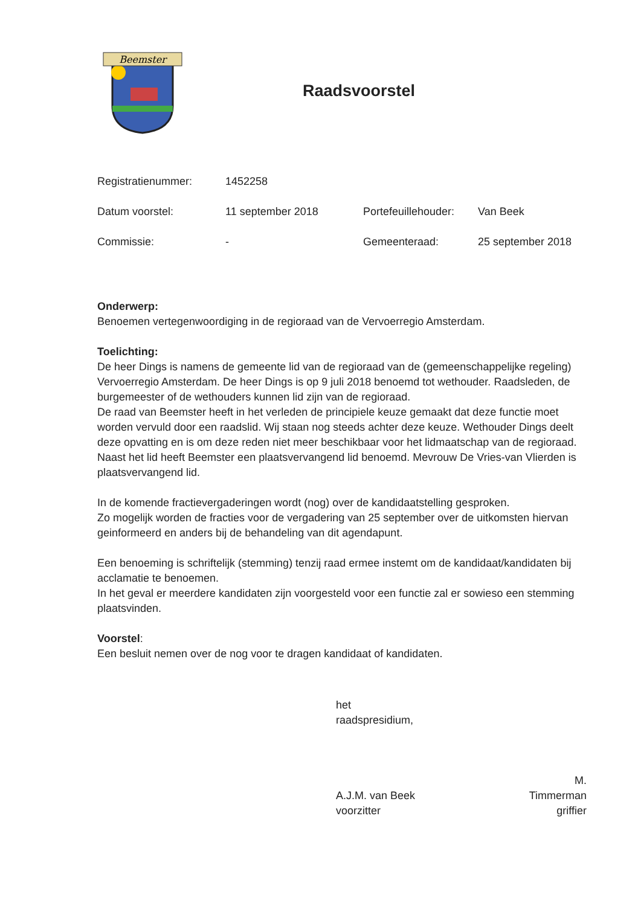Beemster
Raadsvoorstel
| Registratienummer: | 1452258 | | |
| Datum voorstel: | 11 september 2018 | Portefeuillehouder: | Van Beek |
| Commissie: | - | Gemeenteraad: | 25 september 2018 |
Onderwerp:
Benoemen vertegenwoordiging in de regioraad van de Vervoerregio Amsterdam.
Toelichting:
De heer Dings is namens de gemeente lid van de regioraad van de (gemeenschappelijke regeling) Vervoerregio Amsterdam. De heer Dings is op 9 juli 2018 benoemd tot wethouder. Raadsleden, de burgemeester of de wethouders kunnen lid zijn van de regioraad.
De raad van Beemster heeft in het verleden de principiele keuze gemaakt dat deze functie moet worden vervuld door een raadslid. Wij staan nog steeds achter deze keuze. Wethouder Dings deelt deze opvatting en is om deze reden niet meer beschikbaar voor het lidmaatschap van de regioraad. Naast het lid heeft Beemster een plaatsvervangend lid benoemd. Mevrouw De Vries-van Vlierden is plaatsvervangend lid.
In de komende fractievergaderingen wordt (nog) over de kandidaatstelling gesproken.
Zo mogelijk worden de fracties voor de vergadering van 25 september over de uitkomsten hiervan geinformeerd en anders bij de behandeling van dit agendapunt.
Een benoeming is schriftelijk (stemming) tenzij raad ermee instemt om de kandidaat/kandidaten bij acclamatie te benoemen.
In het geval er meerdere kandidaten zijn voorgesteld voor een functie zal er sowieso een stemming plaatsvinden.
Voorstel:
Een besluit nemen over de nog voor te dragen kandidaat of kandidaten.
het raadspresidium,
A.J.M. van Beek
voorzitter
M. Timmerman
griffier